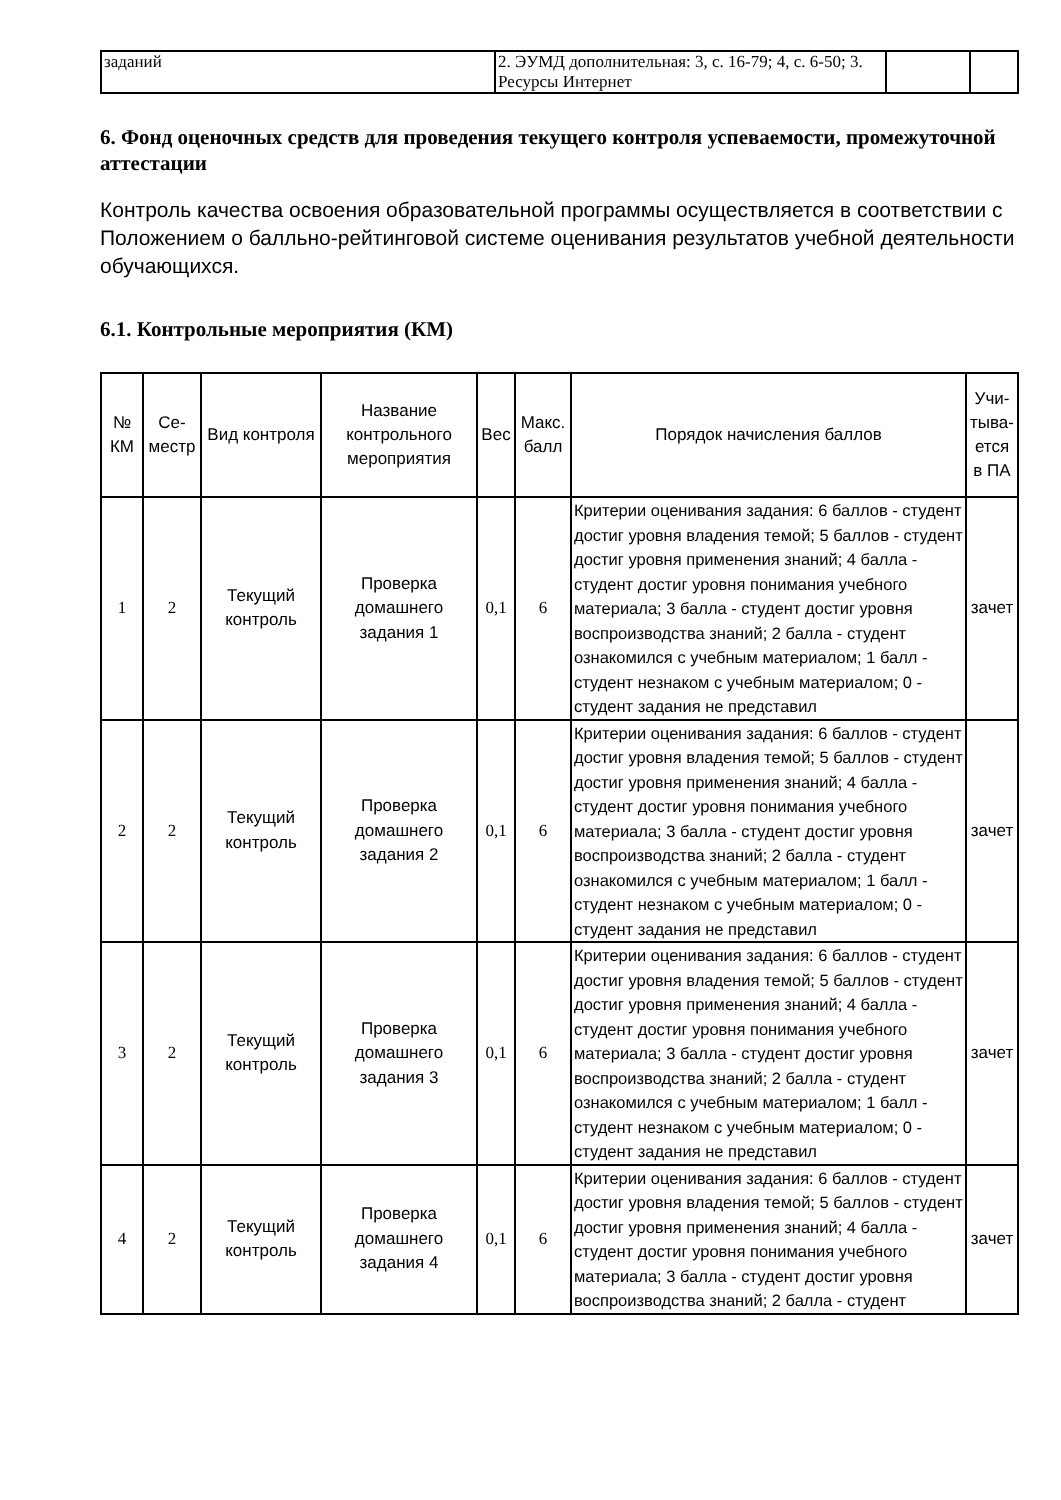| заданий | 2. ЭУМД дополнительная: 3, с. 16-79; 4, с. 6-50; 3. Ресурсы Интернет | | |
6. Фонд оценочных средств для проведения текущего контроля успеваемости, промежуточной аттестации
Контроль качества освоения образовательной программы осуществляется в соответствии с Положением о балльно-рейтинговой системе оценивания результатов учебной деятельности обучающихся.
6.1. Контрольные мероприятия (КМ)
| № КМ | Се-местр | Вид контроля | Название контрольного мероприятия | Вес | Макс. балл | Порядок начисления баллов | Учи-тыва-ется в ПА |
| --- | --- | --- | --- | --- | --- | --- | --- |
| 1 | 2 | Текущий контроль | Проверка домашнего задания 1 | 0,1 | 6 | Критерии оценивания задания: 6 баллов - студент достиг уровня владения темой; 5 баллов - студент достиг уровня применения знаний; 4 балла - студент достиг уровня понимания учебного материала; 3 балла - студент достиг уровня воспроизводства знаний; 2 балла - студент ознакомился с учебным материалом; 1 балл - студент незнаком с учебным материалом; 0 - студент задания не представил | зачет |
| 2 | 2 | Текущий контроль | Проверка домашнего задания 2 | 0,1 | 6 | Критерии оценивания задания: 6 баллов - студент достиг уровня владения темой; 5 баллов - студент достиг уровня применения знаний; 4 балла - студент достиг уровня понимания учебного материала; 3 балла - студент достиг уровня воспроизводства знаний; 2 балла - студент ознакомился с учебным материалом; 1 балл - студент незнаком с учебным материалом; 0 - студент задания не представил | зачет |
| 3 | 2 | Текущий контроль | Проверка домашнего задания 3 | 0,1 | 6 | Критерии оценивания задания: 6 баллов - студент достиг уровня владения темой; 5 баллов - студент достиг уровня применения знаний; 4 балла - студент достиг уровня понимания учебного материала; 3 балла - студент достиг уровня воспроизводства знаний; 2 балла - студент ознакомился с учебным материалом; 1 балл - студент незнаком с учебным материалом; 0 - студент задания не представил | зачет |
| 4 | 2 | Текущий контроль | Проверка домашнего задания 4 | 0,1 | 6 | Критерии оценивания задания: 6 баллов - студент достиг уровня владения темой; 5 баллов - студент достиг уровня применения знаний; 4 балла - студент достиг уровня понимания учебного материала; 3 балла - студент достиг уровня воспроизводства знаний; 2 балла - студент | зачет |